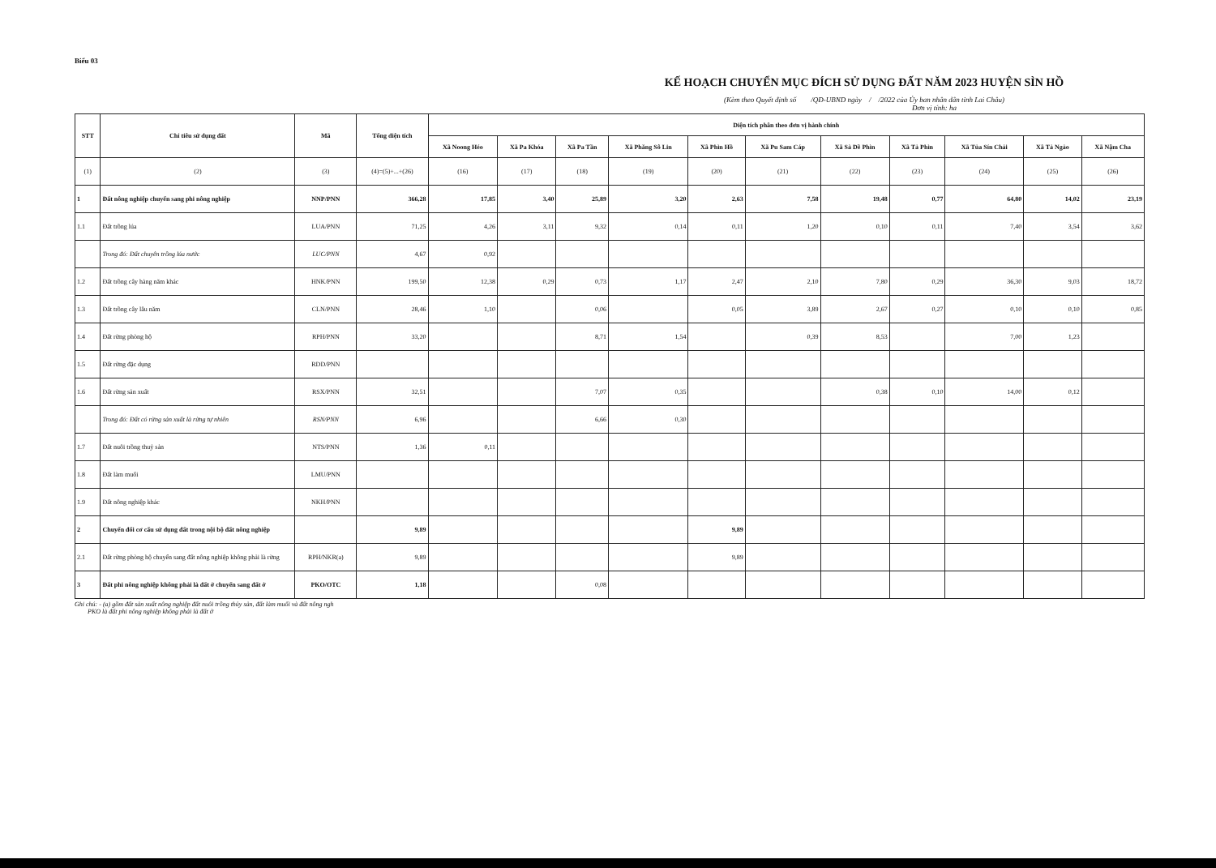Biểu 03
KẾ HOẠCH CHUYỂN MỤC ĐÍCH SỬ DỤNG ĐẤT NĂM 2023 HUYỆN SÌN HỒ
(Kèm theo Quyết định số /QĐ-UBND ngày / /2022 của Ủy ban nhân dân tỉnh Lai Châu)
Đơn vị tính: ha
| STT | Chỉ tiêu sử dụng đất | Mã | Tổng diện tích | Diện tích phân theo đơn vị hành chính | | | | | | | | | | |
| --- | --- | --- | --- | --- | --- | --- | --- | --- | --- | --- | --- | --- | --- | --- |
| | | | | Xã Noong Héo | Xã Pa Khóa | Xã Pa Tần | Xã Phăng Sô Lin | Xã Phìn Hồ | Xã Pu Sam Cáp | Xã Sà Dề Phìn | Xã Tả Phìn | Xã Tủa Sín Chải | Xã Tả Ngảo | Xã Nậm Cha |
| (1) | (2) | (3) | (4)=(5)+...+(26) | (16) | (17) | (18) | (19) | (20) | (21) | (22) | (23) | (24) | (25) | (26) |
| 1 | Đất nông nghiệp chuyển sang phi nông nghiệp | NNP/PNN | 366,28 | 17,85 | 3,40 | 25,89 | 3,20 | 2,63 | 7,58 | 19,48 | 0,77 | 64,80 | 14,02 | 23,19 |
| 1.1 | Đất trồng lúa | LUA/PNN | 71,25 | 4,26 | 3,11 | 9,32 | 0,14 | 0,11 | 1,20 | 0,10 | 0,11 | 7,40 | 3,54 | 3,62 |
| | Trong đó: Đất chuyên trồng lúa nước | LUC/PNN | 4,67 | 0,92 | | | | | | | | | | |
| 1.2 | Đất trồng cây hàng năm khác | HNK/PNN | 199,50 | 12,38 | 0,29 | 0,73 | 1,17 | 2,47 | 2,10 | 7,80 | 0,29 | 36,30 | 9,03 | 18,72 |
| 1.3 | Đất trồng cây lâu năm | CLN/PNN | 28,46 | 1,10 | | 0,06 | | 0,05 | 3,89 | 2,67 | 0,27 | 0,10 | 0,10 | 0,85 |
| 1.4 | Đất rừng phòng hộ | RPH/PNN | 33,20 | | | 8,71 | 1,54 | | 0,39 | 8,53 | | 7,00 | 1,23 | |
| 1.5 | Đất rừng đặc dụng | RDD/PNN | | | | | | | | | | | | |
| 1.6 | Đất rừng sản xuất | RSX/PNN | 32,51 | | | 7,07 | 0,35 | | | 0,38 | 0,10 | 14,00 | 0,12 | |
| | Trong đó: Đất có rừng sản xuất là rừng tự nhiên | RSN/PNN | 6,96 | | | 6,66 | 0,30 | | | | | | | |
| 1.7 | Đất nuôi trồng thuỷ sản | NTS/PNN | 1,36 | 0,11 | | | | | | | | | | |
| 1.8 | Đất làm muối | LMU/PNN | | | | | | | | | | | | |
| 1.9 | Đất nông nghiệp khác | NKH/PNN | | | | | | | | | | | | |
| 2 | Chuyển đổi cơ cấu sử dụng đất trong nội bộ đất nông nghiệp | | 9,89 | | | | | 9,89 | | | | | | |
| 2.1 | Đất rừng phòng hộ chuyển sang đất nông nghiệp không phải là rừng | RPH/NKR(a) | 9,89 | | | | | 9,89 | | | | | | |
| 3 | Đất phi nông nghiệp không phải là đất ở chuyển sang đất ở | PKO/OTC | 1,18 | | | 0,08 | | | | | | | | |
Ghi chú: - (a) gồm đất sản xuất nông nghiệp đất nuôi trồng thủy sản, đất làm muối và đất nông ngh
PKO là đất phi nông nghiệp không phải là đất ở